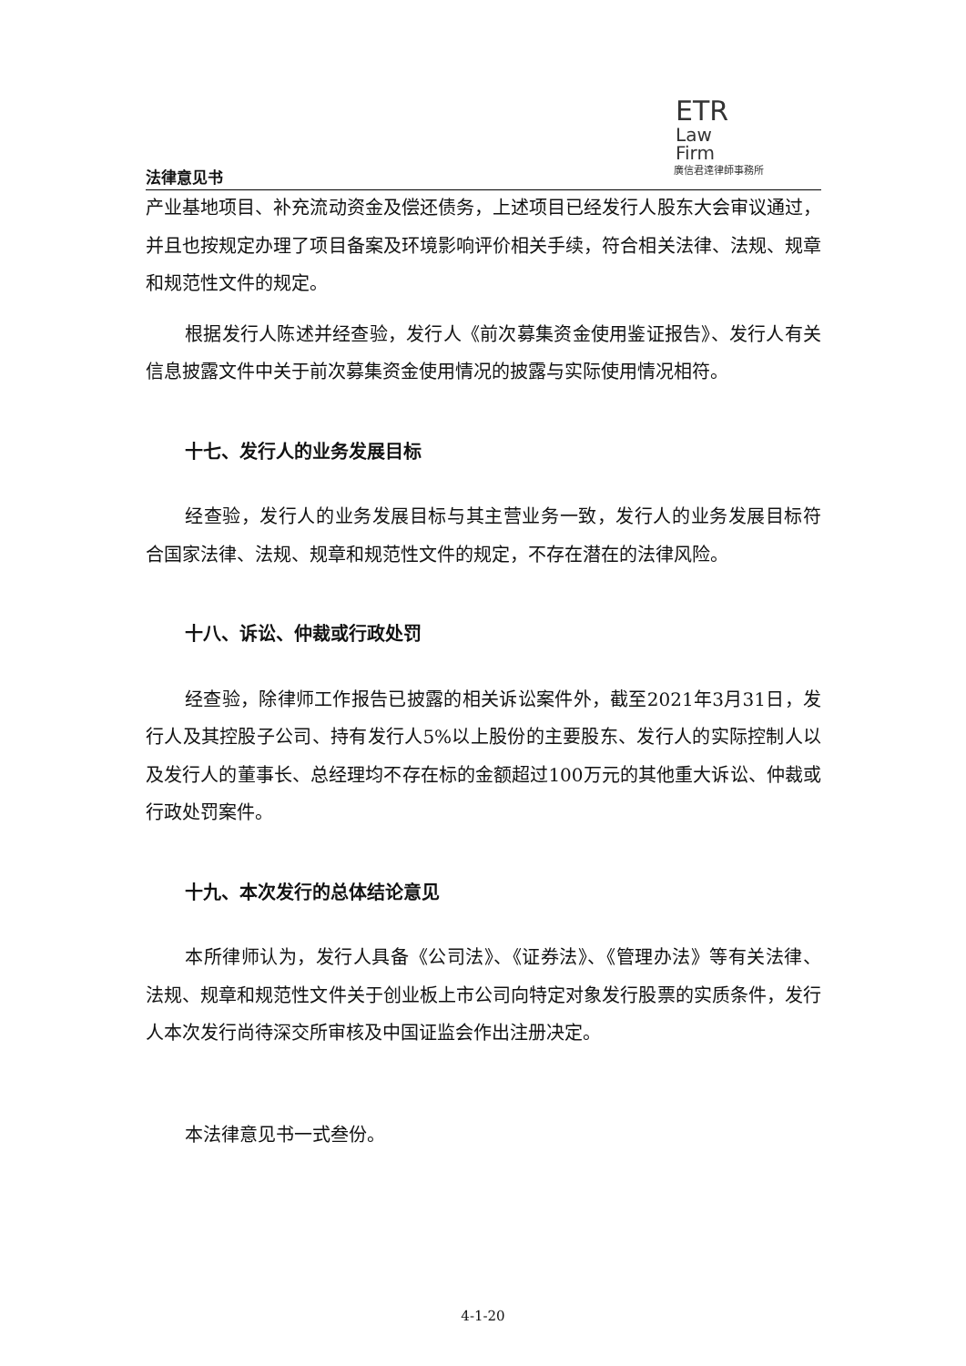ETR
Law
Firm
廣信君達律師事務所
法律意见书
产业基地项目、补充流动资金及偿还债务，上述项目已经发行人股东大会审议通过，并且也按规定办理了项目备案及环境影响评价相关手续，符合相关法律、法规、规章和规范性文件的规定。
根据发行人陈述并经查验，发行人《前次募集资金使用鉴证报告》、发行人有关信息披露文件中关于前次募集资金使用情况的披露与实际使用情况相符。
十七、发行人的业务发展目标
经查验，发行人的业务发展目标与其主营业务一致，发行人的业务发展目标符合国家法律、法规、规章和规范性文件的规定，不存在潜在的法律风险。
十八、诉讼、仲裁或行政处罚
经查验，除律师工作报告已披露的相关诉讼案件外，截至2021年3月31日，发行人及其控股子公司、持有发行人5%以上股份的主要股东、发行人的实际控制人以及发行人的董事长、总经理均不存在标的金额超过100万元的其他重大诉讼、仲裁或行政处罚案件。
十九、本次发行的总体结论意见
本所律师认为，发行人具备《公司法》、《证券法》、《管理办法》等有关法律、法规、规章和规范性文件关于创业板上市公司向特定对象发行股票的实质条件，发行人本次发行尚待深交所审核及中国证监会作出注册决定。
本法律意见书一式叁份。
4-1-20